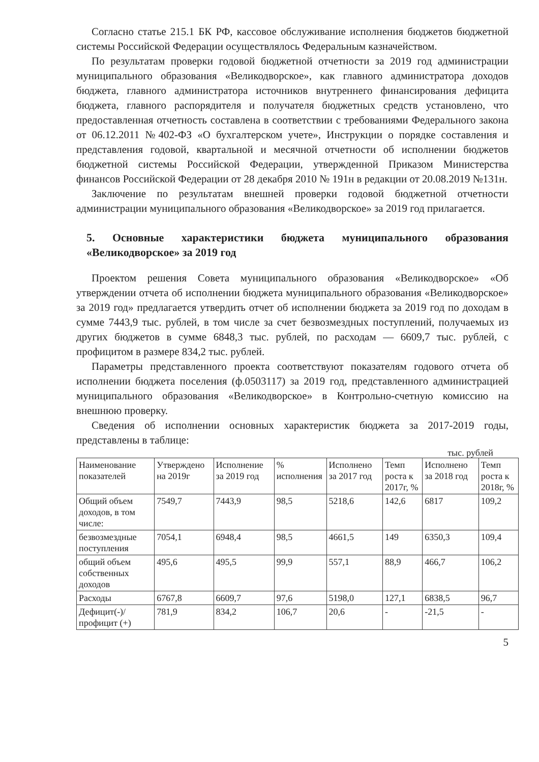Согласно статье 215.1 БК РФ, кассовое обслуживание исполнения бюджетов бюджетной системы Российской Федерации осуществлялось Федеральным казначейством.
По результатам проверки годовой бюджетной отчетности за 2019 год администрации муниципального образования «Великодворское», как главного администратора доходов бюджета, главного администратора источников внутреннего финансирования дефицита бюджета, главного распорядителя и получателя бюджетных средств установлено, что предоставленная отчетность составлена в соответствии с требованиями Федерального закона от 06.12.2011 №402-ФЗ «О бухгалтерском учете», Инструкции о порядке составления и представления годовой, квартальной и месячной отчетности об исполнении бюджетов бюджетной системы Российской Федерации, утвержденной Приказом Министерства финансов Российской Федерации от 28 декабря 2010 № 191н в редакции от 20.08.2019 №131н.
Заключение по результатам внешней проверки годовой бюджетной отчетности администрации муниципального образования «Великодворское» за 2019 год прилагается.
5. Основные характеристики бюджета муниципального образования «Великодворское» за 2019 год
Проектом решения Совета муниципального образования «Великодворское» «Об утверждении отчета об исполнении бюджета муниципального образования «Великодворское» за 2019 год» предлагается утвердить отчет об исполнении бюджета за 2019 год по доходам в сумме 7443,9 тыс. рублей, в том числе за счет безвозмездных поступлений, получаемых из других бюджетов в сумме 6848,3 тыс. рублей, по расходам — 6609,7 тыс. рублей, с профицитом в размере 834,2 тыс. рублей.
Параметры представленного проекта соответствуют показателям годового отчета об исполнении бюджета поселения (ф.0503117) за 2019 год, представленного администрацией муниципального образования «Великодворское» в Контрольно-счетную комиссию на внешнюю проверку.
Сведения об исполнении основных характеристик бюджета за 2017-2019 годы, представлены в таблице:
тыс. рублей
| Наименование показателей | Утверждено на 2019г | Исполнение за 2019 год | % исполнения | Исполнено за 2017 год | Темп роста к 2017г, % | Исполнено за 2018 год | Темп роста к 2018г, % |
| --- | --- | --- | --- | --- | --- | --- | --- |
| Общий объем доходов, в том числе: | 7549,7 | 7443,9 | 98,5 | 5218,6 | 142,6 | 6817 | 109,2 |
| безвозмездные поступления | 7054,1 | 6948,4 | 98,5 | 4661,5 | 149 | 6350,3 | 109,4 |
| общий объем собственных доходов | 495,6 | 495,5 | 99,9 | 557,1 | 88,9 | 466,7 | 106,2 |
| Расходы | 6767,8 | 6609,7 | 97,6 | 5198,0 | 127,1 | 6838,5 | 96,7 |
| Дефицит(-)/профицит (+) | 781,9 | 834,2 | 106,7 | 20,6 | - | -21,5 | - |
5